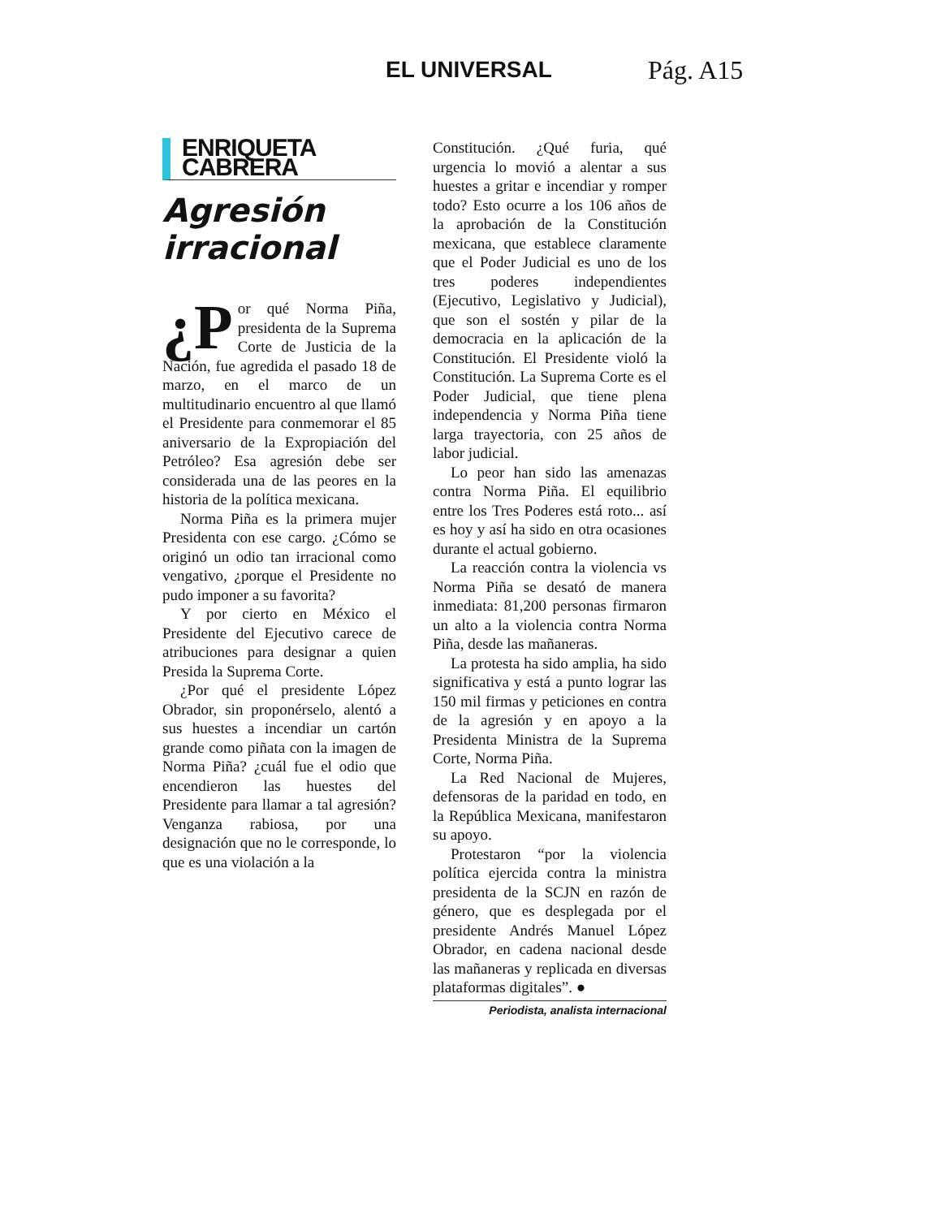EL UNIVERSAL Pág. A15
ENRIQUETA CABRERA
Agresión irracional
¿P or qué Norma Piña, presidenta de la Suprema Corte de Justicia de la Nación, fue agredida el pasado 18 de marzo, en el marco de un multitudinario encuentro al que llamó el Presidente para conmemorar el 85 aniversario de la Expropiación del Petróleo? Esa agresión debe ser considerada una de las peores en la historia de la política mexicana.
Norma Piña es la primera mujer Presidenta con ese cargo. ¿Cómo se originó un odio tan irracional como vengativo, ¿porque el Presidente no pudo imponer a su favorita?
Y por cierto en México el Presidente del Ejecutivo carece de atribuciones para designar a quien Presida la Suprema Corte.
¿Por qué el presidente López Obrador, sin proponérselo, alentó a sus huestes a incendiar un cartón grande como piñata con la imagen de Norma Piña? ¿cuál fue el odio que encendieron las huestes del Presidente para llamar a tal agresión? Venganza rabiosa, por una designación que no le corresponde, lo que es una violación a la
Constitución. ¿Qué furia, qué urgencia lo movió a alentar a sus huestes a gritar e incendiar y romper todo? Esto ocurre a los 106 años de la aprobación de la Constitución mexicana, que establece claramente que el Poder Judicial es uno de los tres poderes independientes (Ejecutivo, Legislativo y Judicial), que son el sostén y pilar de la democracia en la aplicación de la Constitución. El Presidente violó la Constitución. La Suprema Corte es el Poder Judicial, que tiene plena independencia y Norma Piña tiene larga trayectoria, con 25 años de labor judicial.
Lo peor han sido las amenazas contra Norma Piña. El equilibrio entre los Tres Poderes está roto... así es hoy y así ha sido en otra ocasiones durante el actual gobierno.
La reacción contra la violencia vs Norma Piña se desató de manera inmediata: 81,200 personas firmaron un alto a la violencia contra Norma Piña, desde las mañaneras.
La protesta ha sido amplia, ha sido significativa y está a punto lograr las 150 mil firmas y peticiones en contra de la agresión y en apoyo a la Presidenta Ministra de la Suprema Corte, Norma Piña.
La Red Nacional de Mujeres, defensoras de la paridad en todo, en la República Mexicana, manifestaron su apoyo.
Protestaron “por la violencia política ejercida contra la ministra presidenta de la SCJN en razón de género, que es desplegada por el presidente Andrés Manuel López Obrador, en cadena nacional desde las mañaneras y replicada en diversas plataformas digitales”. ●
Periodista, analista internacional